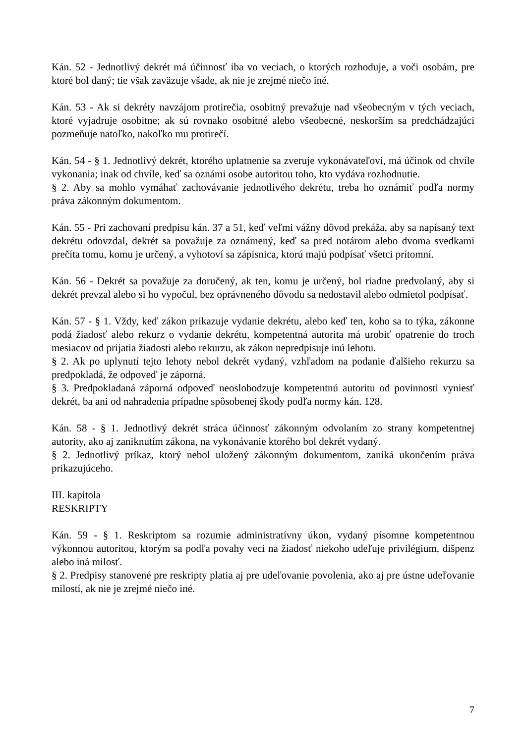Kán. 52 - Jednotlivý dekrét má účinnosť iba vo veciach, o ktorých rozhoduje, a voči osobám, pre ktoré bol daný; tie však zaväzuje všade, ak nie je zrejmé niečo iné.
Kán. 53 - Ak si dekréty navzájom protirečia, osobitný prevažuje nad všeobecným v tých veciach, ktoré vyjadruje osobitne; ak sú rovnako osobitné alebo všeobecné, neskorším sa predchádzajúci pozmeňuje natoľko, nakoľko mu protirečí.
Kán. 54 - § 1. Jednotlivý dekrét, ktorého uplatnenie sa zveruje vykonávateľovi, má účinok od chvíle vykonania; inak od chvíle, keď sa oznámi osobe autoritou toho, kto vydáva rozhodnutie.
§ 2. Aby sa mohlo vymáhať zachovávanie jednotlivého dekrétu, treba ho oznámiť podľa normy práva zákonným dokumentom.
Kán. 55 - Pri zachovaní predpisu kán. 37 a 51, keď veľmi vážny dôvod prekáža, aby sa napísaný text dekrétu odovzdal, dekrét sa považuje za oznámený, keď sa pred notárom alebo dvoma svedkami prečíta tomu, komu je určený, a vyhotoví sa zápisnica, ktorú majú podpísať všetci prítomní.
Kán. 56 - Dekrét sa považuje za doručený, ak ten, komu je určený, bol riadne predvolaný, aby si dekrét prevzal alebo si ho vypočul, bez oprávneného dôvodu sa nedostavil alebo odmietol podpísať.
Kán. 57 - § 1. Vždy, keď zákon prikazuje vydanie dekrétu, alebo keď ten, koho sa to týka, zákonne podá žiadosť alebo rekurz o vydanie dekrétu, kompetentná autorita má urobiť opatrenie do troch mesiacov od prijatia žiadosti alebo rekurzu, ak zákon nepredpisuje inú lehotu.
§ 2. Ak po uplynutí tejto lehoty nebol dekrét vydaný, vzhľadom na podanie ďalšieho rekurzu sa predpokladá, že odpoveď je záporná.
§ 3. Predpokladaná záporná odpoveď neoslobodzuje kompetentnú autoritu od povinnosti vyniesť dekrét, ba ani od nahradenia prípadne spôsobenej škody podľa normy kán. 128.
Kán. 58 - § 1. Jednotlivý dekrét stráca účinnosť zákonným odvolaním zo strany kompetentnej autority, ako aj zaniknutím zákona, na vykonávanie ktorého bol dekrét vydaný.
§ 2. Jednotlivý príkaz, ktorý nebol uložený zákonným dokumentom, zaniká ukončením práva prikazujúceho.
III. kapitola
RESKRIPTY
Kán. 59 - § 1. Reskriptom sa rozumie administratívny úkon, vydaný písomne kompetentnou výkonnou autoritou, ktorým sa podľa povahy veci na žiadosť niekoho udeľuje privilégium, dišpenz alebo iná milosť.
§ 2. Predpisy stanovené pre reskripty platia aj pre udeľovanie povolenia, ako aj pre ústne udeľovanie milostí, ak nie je zrejmé niečo iné.
7